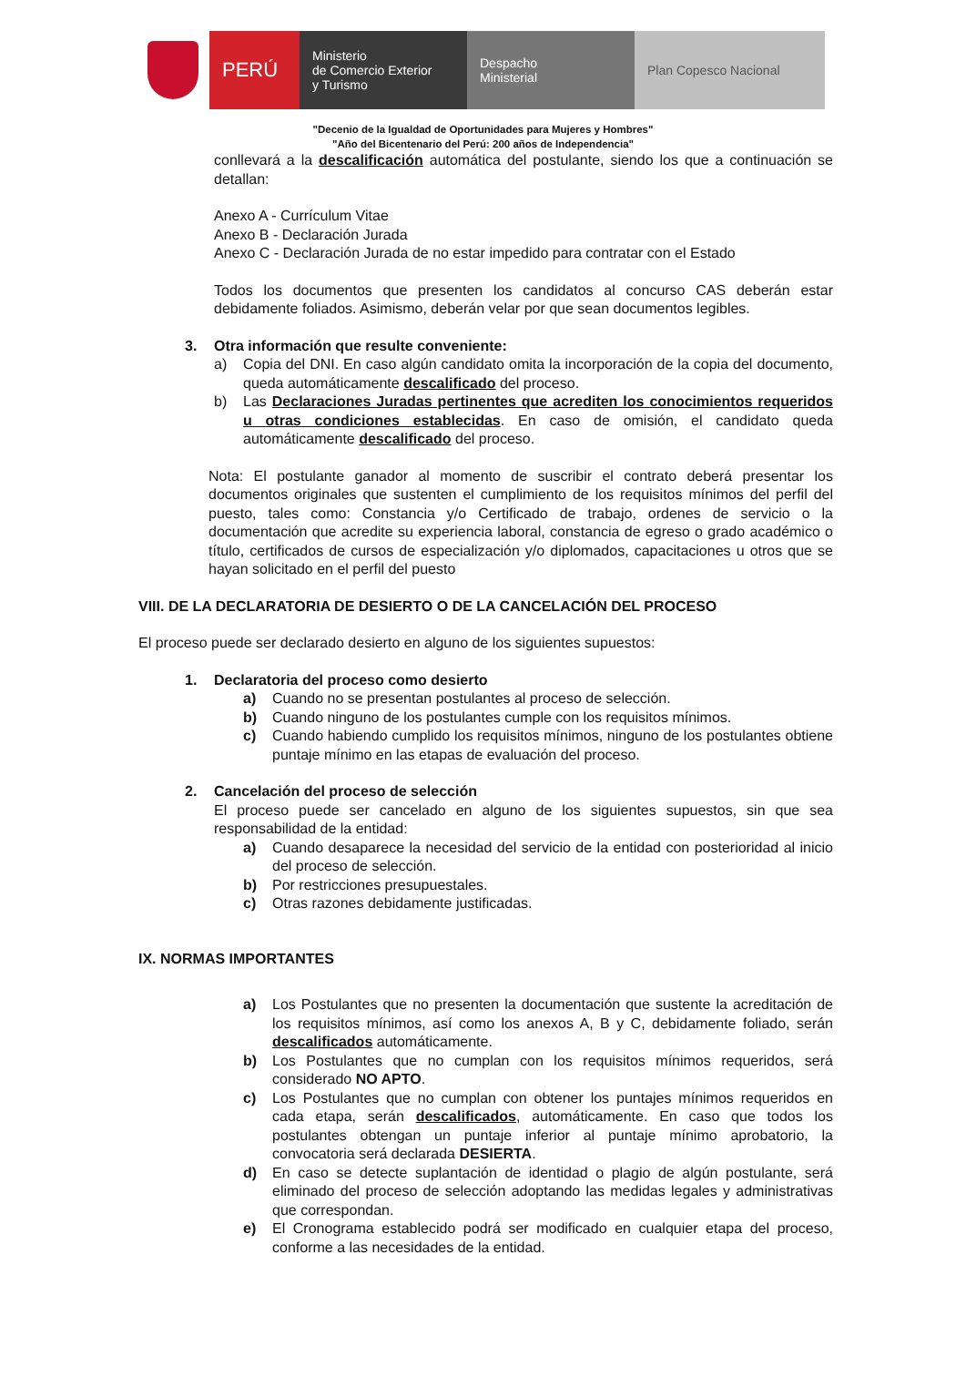PERÚ
Ministerio
de Comercio Exterior
y Turismo
Despacho
Ministerial
Plan Copesco Nacional
"Decenio de la Igualdad de Oportunidades para Mujeres y Hombres"
"Año del Bicentenario del Perú: 200 años de Independencia"
conllevará a la descalificación automática del postulante, siendo los que a continuación se detallan:
Anexo A - Currículum Vitae
Anexo B - Declaración Jurada
Anexo C - Declaración Jurada de no estar impedido para contratar con el Estado
Todos los documentos que presenten los candidatos al concurso CAS deberán estar debidamente foliados. Asimismo, deberán velar por que sean documentos legibles.
3. Otra información que resulte conveniente:
a) Copia del DNI. En caso algún candidato omita la incorporación de la copia del documento, queda automáticamente descalificado del proceso.
b) Las Declaraciones Juradas pertinentes que acrediten los conocimientos requeridos u otras condiciones establecidas. En caso de omisión, el candidato queda automáticamente descalificado del proceso.
Nota: El postulante ganador al momento de suscribir el contrato deberá presentar los documentos originales que sustenten el cumplimiento de los requisitos mínimos del perfil del puesto, tales como: Constancia y/o Certificado de trabajo, ordenes de servicio o la documentación que acredite su experiencia laboral, constancia de egreso o grado académico o título, certificados de cursos de especialización y/o diplomados, capacitaciones u otros que se hayan solicitado en el perfil del puesto
VIII. DE LA DECLARATORIA DE DESIERTO O DE LA CANCELACIÓN DEL PROCESO
El proceso puede ser declarado desierto en alguno de los siguientes supuestos:
1. Declaratoria del proceso como desierto
a) Cuando no se presentan postulantes al proceso de selección.
b) Cuando ninguno de los postulantes cumple con los requisitos mínimos.
c) Cuando habiendo cumplido los requisitos mínimos, ninguno de los postulantes obtiene puntaje mínimo en las etapas de evaluación del proceso.
2. Cancelación del proceso de selección
El proceso puede ser cancelado en alguno de los siguientes supuestos, sin que sea responsabilidad de la entidad:
a) Cuando desaparece la necesidad del servicio de la entidad con posterioridad al inicio del proceso de selección.
b) Por restricciones presupuestales.
c) Otras razones debidamente justificadas.
IX. NORMAS IMPORTANTES
a) Los Postulantes que no presenten la documentación que sustente la acreditación de los requisitos mínimos, así como los anexos A, B y C, debidamente foliado, serán descalificados automáticamente.
b) Los Postulantes que no cumplan con los requisitos mínimos requeridos, será considerado NO APTO.
c) Los Postulantes que no cumplan con obtener los puntajes mínimos requeridos en cada etapa, serán descalificados, automáticamente. En caso que todos los postulantes obtengan un puntaje inferior al puntaje mínimo aprobatorio, la convocatoria será declarada DESIERTA.
d) En caso se detecte suplantación de identidad o plagio de algún postulante, será eliminado del proceso de selección adoptando las medidas legales y administrativas que correspondan.
e) El Cronograma establecido podrá ser modificado en cualquier etapa del proceso, conforme a las necesidades de la entidad.